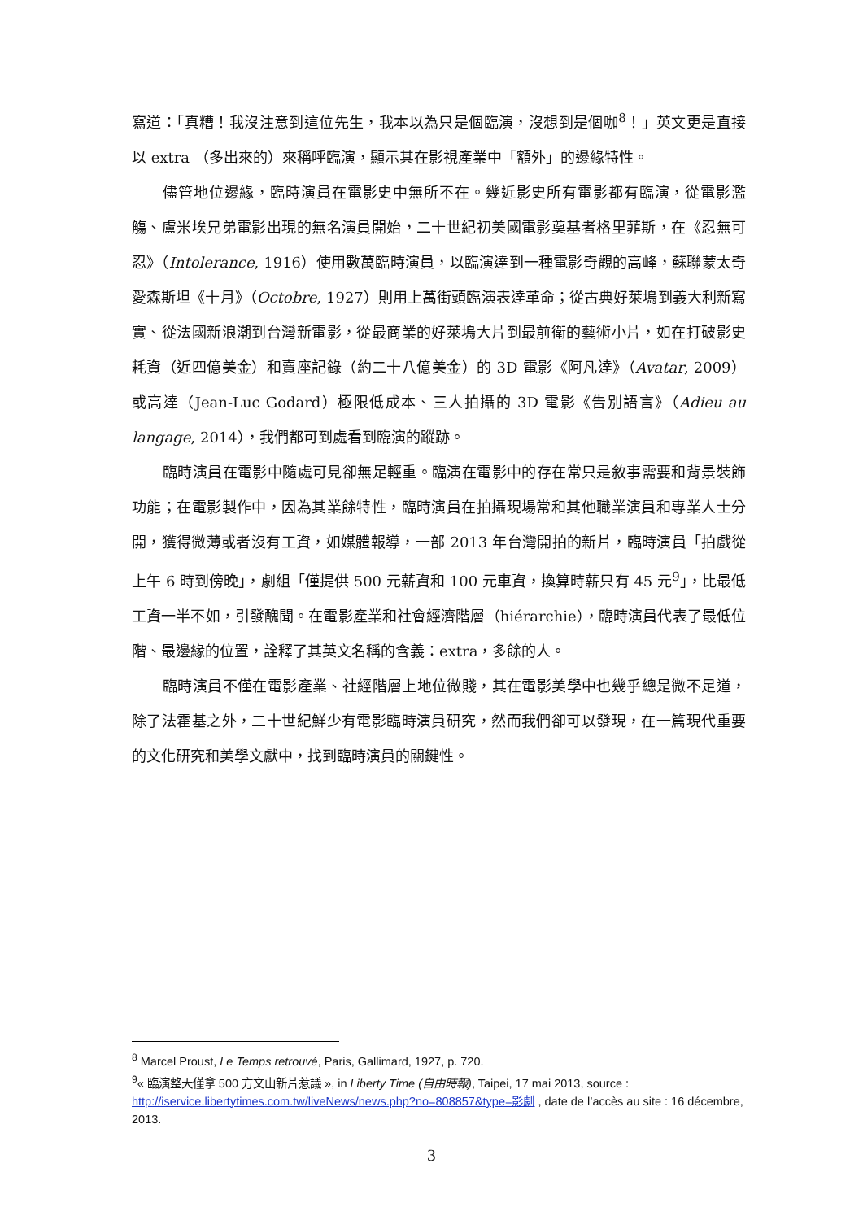寫道：「真糟！我沒注意到這位先生，我本以為只是個臨演，沒想到是個咖<sup>8</sup>！」英文更是直接以 extra （多出來的）來稱呼臨演，顯示其在影視產業中「額外」的邊緣特性。
儘管地位邊緣，臨時演員在電影史中無所不在。幾近影史所有電影都有臨演，從電影濫觴、盧米埃兄弟電影出現的無名演員開始，二十世紀初美國電影奠基者格里菲斯，在《忍無可忍》（Intolerance, 1916）使用數萬臨時演員，以臨演達到一種電影奇觀的高峰，蘇聯蒙太奇愛森斯坦《十月》（Octobre, 1927）則用上萬街頭臨演表達革命；從古典好萊塢到義大利新寫實、從法國新浪潮到台灣新電影，從最商業的好萊塢大片到最前衛的藝術小片，如在打破影史耗資（近四億美金）和賣座記錄（約二十八億美金）的 3D 電影《阿凡達》（Avatar, 2009）或高達（Jean-Luc Godard）極限低成本、三人拍攝的 3D 電影《告別語言》（Adieu au langage, 2014），我們都可到處看到臨演的蹤跡。
臨時演員在電影中隨處可見卻無足輕重。臨演在電影中的存在常只是敘事需要和背景裝飾功能；在電影製作中，因為其業餘特性，臨時演員在拍攝現場常和其他職業演員和專業人士分開，獲得微薄或者沒有工資，如媒體報導，一部 2013 年台灣開拍的新片，臨時演員「拍戲從上午 6 時到傍晚」，劇組「僅提供 500 元薪資和 100 元車資，換算時薪只有 45 元<sup>9</sup>」，比最低工資一半不如，引發醜聞。在電影產業和社會經濟階層（hiérarchie），臨時演員代表了最低位階、最邊緣的位置，詮釋了其英文名稱的含義：extra，多餘的人。
臨時演員不僅在電影產業、社經階層上地位微賤，其在電影美學中也幾乎總是微不足道，除了法霍基之外，二十世紀鮮少有電影臨時演員研究，然而我們卻可以發現，在一篇現代重要的文化研究和美學文獻中，找到臨時演員的關鍵性。
<sup>8</sup> Marcel Proust, Le Temps retrouvé, Paris, Gallimard, 1927, p. 720.
<sup>9</sup> « 臨演整天僅拿 500 方文山新片惹議 », in Liberty Time (自由時報), Taipei, 17 mai 2013, source : http://iservice.libertytimes.com.tw/liveNews/news.php?no=808857&type=影劇 , date de l’accès au site : 16 décembre, 2013.
3